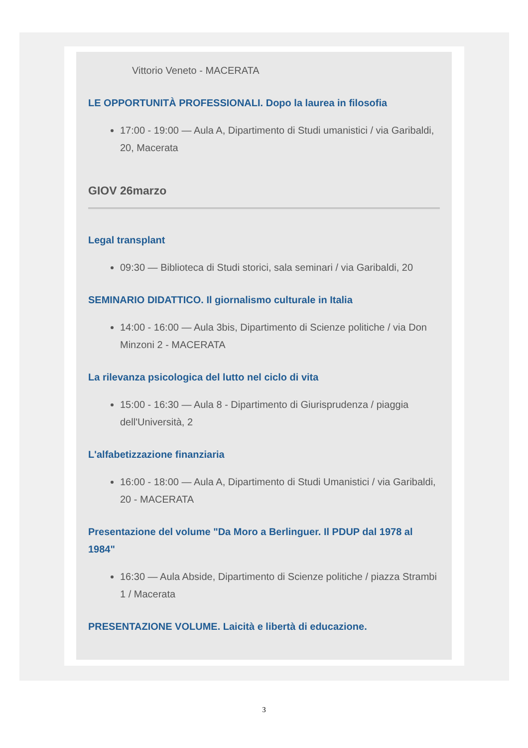Vittorio Veneto - MACERATA
LE OPPORTUNITÀ PROFESSIONALI. Dopo la laurea in filosofia
17:00 - 19:00 — Aula A, Dipartimento di Studi umanistici / via Garibaldi, 20, Macerata
GIOV 26marzo
Legal transplant
09:30 — Biblioteca di Studi storici, sala seminari / via Garibaldi, 20
SEMINARIO DIDATTICO. Il giornalismo culturale in Italia
14:00 - 16:00 — Aula 3bis, Dipartimento di Scienze politiche / via Don Minzoni 2 - MACERATA
La rilevanza psicologica del lutto nel ciclo di vita
15:00 - 16:30 — Aula 8 - Dipartimento di Giurisprudenza / piaggia dell'Università, 2
L'alfabetizzazione finanziaria
16:00 - 18:00 — Aula A, Dipartimento di Studi Umanistici / via Garibaldi, 20 - MACERATA
Presentazione del volume "Da Moro a Berlinguer. Il PDUP dal 1978 al 1984"
16:30 — Aula Abside, Dipartimento di Scienze politiche / piazza Strambi 1 / Macerata
PRESENTAZIONE VOLUME. Laicità e libertà di educazione.
3